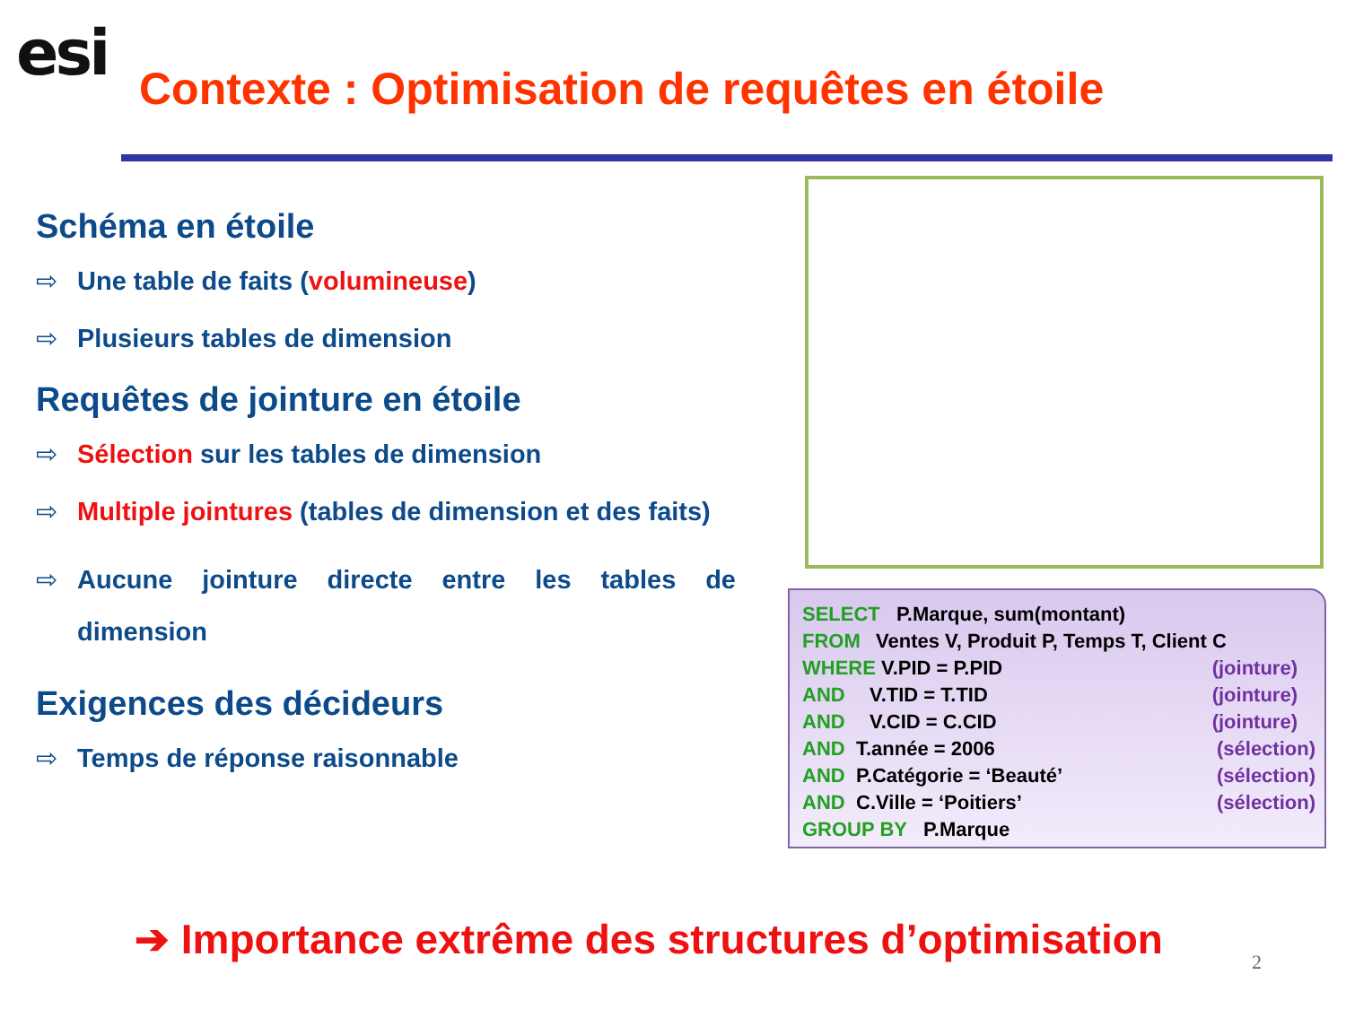esi
Contexte : Optimisation de requêtes en étoile
Schéma en étoile
⇨ Une table de faits (volumineuse)
⇨ Plusieurs tables de dimension
Requêtes de jointure en étoile
⇨ Sélection sur les tables de dimension
⇨ Multiple jointures (tables de dimension et des faits)
⇨ Aucune jointure directe entre les tables de dimension
Exigences des décideurs
⇨ Temps de réponse raisonnable
SELECT P.Marque, sum(montant)
FROM Ventes V, Produit P, Temps T, Client C
WHERE V.PID = P.PID (jointure)
AND V.TID = T.TID (jointure)
AND V.CID = C.CID (jointure)
AND T.année = 2006 (sélection)
AND P.Catégorie = ‘Beauté’ (sélection)
AND C.Ville = ‘Poitiers’ (sélection)
GROUP BY P.Marque
➔ Importance extrême des structures d’optimisation
2